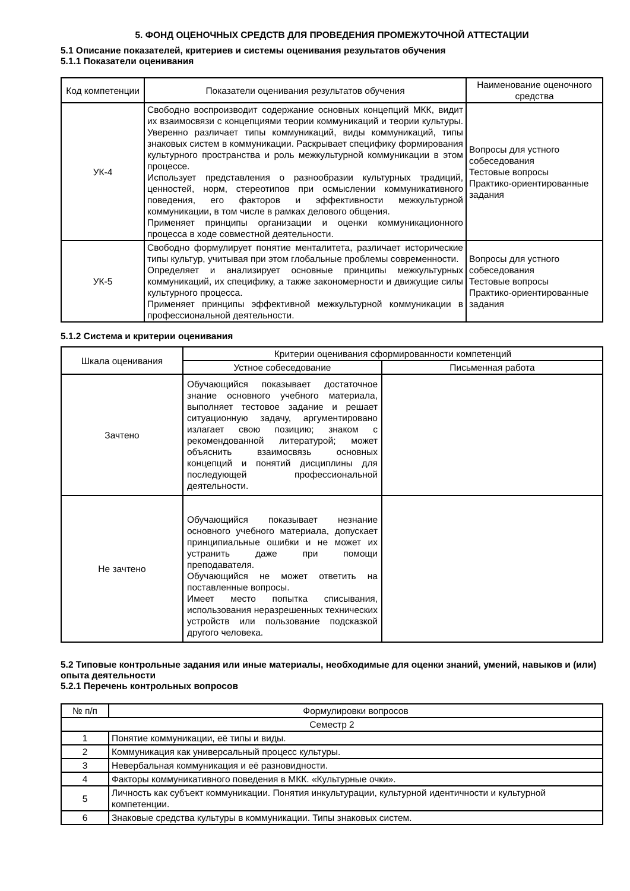5. ФОНД ОЦЕНОЧНЫХ СРЕДСТВ ДЛЯ ПРОВЕДЕНИЯ ПРОМЕЖУТОЧНОЙ АТТЕСТАЦИИ
5.1 Описание показателей, критериев и системы оценивания результатов обучения
5.1.1 Показатели оценивания
| Код компетенции | Показатели оценивания результатов обучения | Наименование оценочного средства |
| --- | --- | --- |
| УК-4 | Свободно воспроизводит содержание основных концепций МКК, видит их взаимосвязи с концепциями теории коммуникаций и теории культуры. Уверенно различает типы коммуникаций, виды коммуникаций, типы знаковых систем в коммуникации. Раскрывает специфику формирования культурного пространства и роль межкультурной коммуникации в этом процессе. Использует представления о разнообразии культурных традиций, ценностей, норм, стереотипов при осмыслении коммуникативного поведения, его факторов и эффективности межкультурной коммуникации, в том числе в рамках делового общения. Применяет принципы организации и оценки коммуникационного процесса в ходе совместной деятельности. | Вопросы для устного собеседования Тестовые вопросы Практико-ориентированные задания |
| УК-5 | Свободно формулирует понятие менталитета, различает исторические типы культур, учитывая при этом глобальные проблемы современности. Определяет и анализирует основные принципы межкультурных коммуникаций, их специфику, а также закономерности и движущие силы культурного процесса. Применяет принципы эффективной межкультурной коммуникации в профессиональной деятельности. | Вопросы для устного собеседования Тестовые вопросы Практико-ориентированные задания |
5.1.2 Система и критерии оценивания
| Шкала оценивания | Критерии оценивания сформированности компетенций | |
| --- | --- | --- |
| | Устное собеседование | Письменная работа |
| Зачтено | Обучающийся показывает достаточное знание основного учебного материала, выполняет тестовое задание и решает ситуационную задачу, аргументировано излагает свою позицию; знаком с рекомендованной литературой; может объяснить взаимосвязь основных концепций и понятий дисциплины для последующей профессиональной деятельности. | |
| Не зачтено | Обучающийся показывает незнание основного учебного материала, допускает принципиальные ошибки и не может их устранить даже при помощи преподавателя. Обучающийся не может ответить на поставленные вопросы. Имеет место попытка списывания, использования неразрешенных технических устройств или пользование подсказкой другого человека. | |
5.2 Типовые контрольные задания или иные материалы, необходимые для оценки знаний, умений, навыков и (или) опыта деятельности
5.2.1 Перечень контрольных вопросов
| № п/п | Формулировки вопросов |
| --- | --- |
| Семестр 2 | |
| 1 | Понятие коммуникации, её типы и виды. |
| 2 | Коммуникация как универсальный процесс культуры. |
| 3 | Невербальная коммуникация и её разновидности. |
| 4 | Факторы коммуникативного поведения в МКК. «Культурные очки». |
| 5 | Личность как субъект коммуникации. Понятия инкультурации, культурной идентичности и культурной компетенции. |
| 6 | Знаковые средства культуры в коммуникации. Типы знаковых систем. |